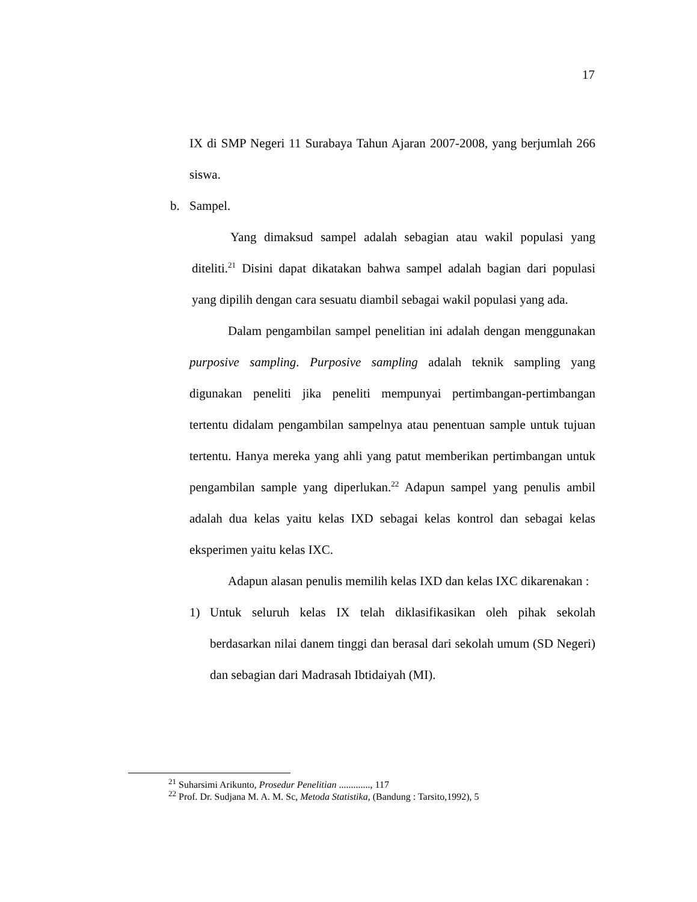17
IX di SMP Negeri 11 Surabaya Tahun Ajaran 2007-2008, yang berjumlah 266 siswa.
b. Sampel.
Yang dimaksud sampel adalah sebagian atau wakil populasi yang diteliti.<sup>21</sup> Disini dapat dikatakan bahwa sampel adalah bagian dari populasi yang dipilih dengan cara sesuatu diambil sebagai wakil populasi yang ada.
Dalam pengambilan sampel penelitian ini adalah dengan menggunakan purposive sampling. Purposive sampling adalah teknik sampling yang digunakan peneliti jika peneliti mempunyai pertimbangan-pertimbangan tertentu didalam pengambilan sampelnya atau penentuan sample untuk tujuan tertentu. Hanya mereka yang ahli yang patut memberikan pertimbangan untuk pengambilan sample yang diperlukan.<sup>22</sup> Adapun sampel yang penulis ambil adalah dua kelas yaitu kelas IXD sebagai kelas kontrol dan sebagai kelas eksperimen yaitu kelas IXC.
Adapun alasan penulis memilih kelas IXD dan kelas IXC dikarenakan :
1) Untuk seluruh kelas IX telah diklasifikasikan oleh pihak sekolah berdasarkan nilai danem tinggi dan berasal dari sekolah umum (SD Negeri) dan sebagian dari Madrasah Ibtidaiyah (MI).
<sup>21</sup> Suharsimi Arikunto, Prosedur Penelitian ............., 117
<sup>22</sup> Prof. Dr. Sudjana M. A. M. Sc, Metoda Statistika, (Bandung : Tarsito,1992), 5